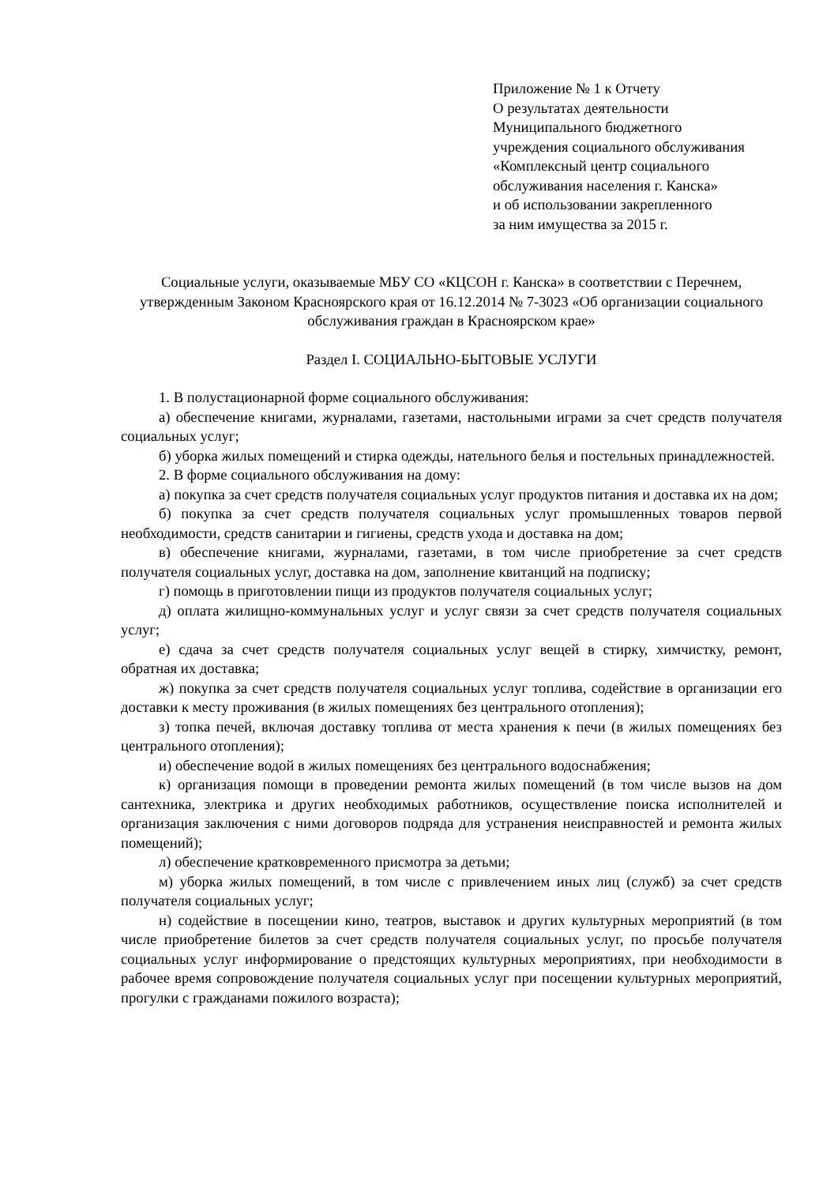Приложение № 1 к Отчету
О результатах деятельности
Муниципального бюджетного
учреждения социального обслуживания
«Комплексный центр социального
обслуживания населения г. Канска»
и об использовании закрепленного
за ним имущества за 2015 г.
Социальные услуги, оказываемые МБУ СО «КЦСОН г. Канска» в соответствии с Перечнем, утвержденным Законом Красноярского края от 16.12.2014 № 7-3023 «Об организации социального обслуживания граждан в Красноярском крае»
Раздел I. СОЦИАЛЬНО-БЫТОВЫЕ УСЛУГИ
1. В полустационарной форме социального обслуживания:
а) обеспечение книгами, журналами, газетами, настольными играми за счет средств получателя социальных услуг;
б) уборка жилых помещений и стирка одежды, нательного белья и постельных принадлежностей.
2. В форме социального обслуживания на дому:
а) покупка за счет средств получателя социальных услуг продуктов питания и доставка их на дом;
б) покупка за счет средств получателя социальных услуг промышленных товаров первой необходимости, средств санитарии и гигиены, средств ухода и доставка на дом;
в) обеспечение книгами, журналами, газетами, в том числе приобретение за счет средств получателя социальных услуг, доставка на дом, заполнение квитанций на подписку;
г) помощь в приготовлении пищи из продуктов получателя социальных услуг;
д) оплата жилищно-коммунальных услуг и услуг связи за счет средств получателя социальных услуг;
е) сдача за счет средств получателя социальных услуг вещей в стирку, химчистку, ремонт, обратная их доставка;
ж) покупка за счет средств получателя социальных услуг топлива, содействие в организации его доставки к месту проживания (в жилых помещениях без центрального отопления);
з) топка печей, включая доставку топлива от места хранения к печи (в жилых помещениях без центрального отопления);
и) обеспечение водой в жилых помещениях без центрального водоснабжения;
к) организация помощи в проведении ремонта жилых помещений (в том числе вызов на дом сантехника, электрика и других необходимых работников, осуществление поиска исполнителей и организация заключения с ними договоров подряда для устранения неисправностей и ремонта жилых помещений);
л) обеспечение кратковременного присмотра за детьми;
м) уборка жилых помещений, в том числе с привлечением иных лиц (служб) за счет средств получателя социальных услуг;
н) содействие в посещении кино, театров, выставок и других культурных мероприятий (в том числе приобретение билетов за счет средств получателя социальных услуг, по просьбе получателя социальных услуг информирование о предстоящих культурных мероприятиях, при необходимости в рабочее время сопровождение получателя социальных услуг при посещении культурных мероприятий, прогулки с гражданами пожилого возраста);